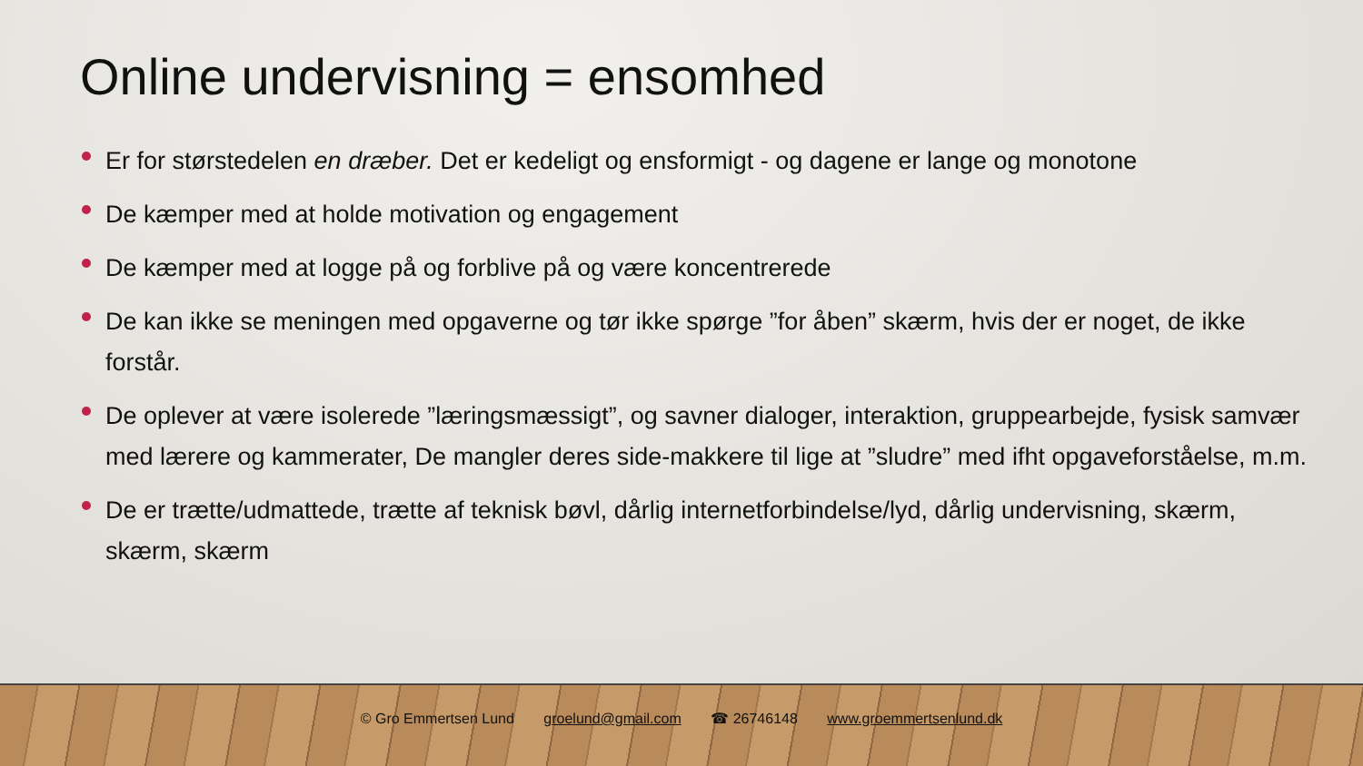Online undervisning = ensomhed
Er for størstedelen en dræber. Det er kedeligt og ensformigt - og dagene er lange og monotone
De kæmper med at holde motivation og engagement
De kæmper med at logge på og forblive på og være koncentrerede
De kan ikke se meningen med opgaverne og tør ikke spørge ”for åben” skærm, hvis der er noget, de ikke forstår.
De oplever at være isolerede ”læringsmæssigt”, og savner dialoger, interaktion, gruppearbejde, fysisk samvær med lærere og kammerater, De mangler deres side-makkere til lige at ”sludre” med ifht opgaveforståelse, m.m.
De er trætte/udmattede, trætte af teknisk bøvl, dårlig internetforbindelse/lyd, dårlig undervisning, skærm, skærm, skærm
© Gro Emmertsen Lund groelund@gmail.com ☎ 26746148 www.groemmertsenlund.dk